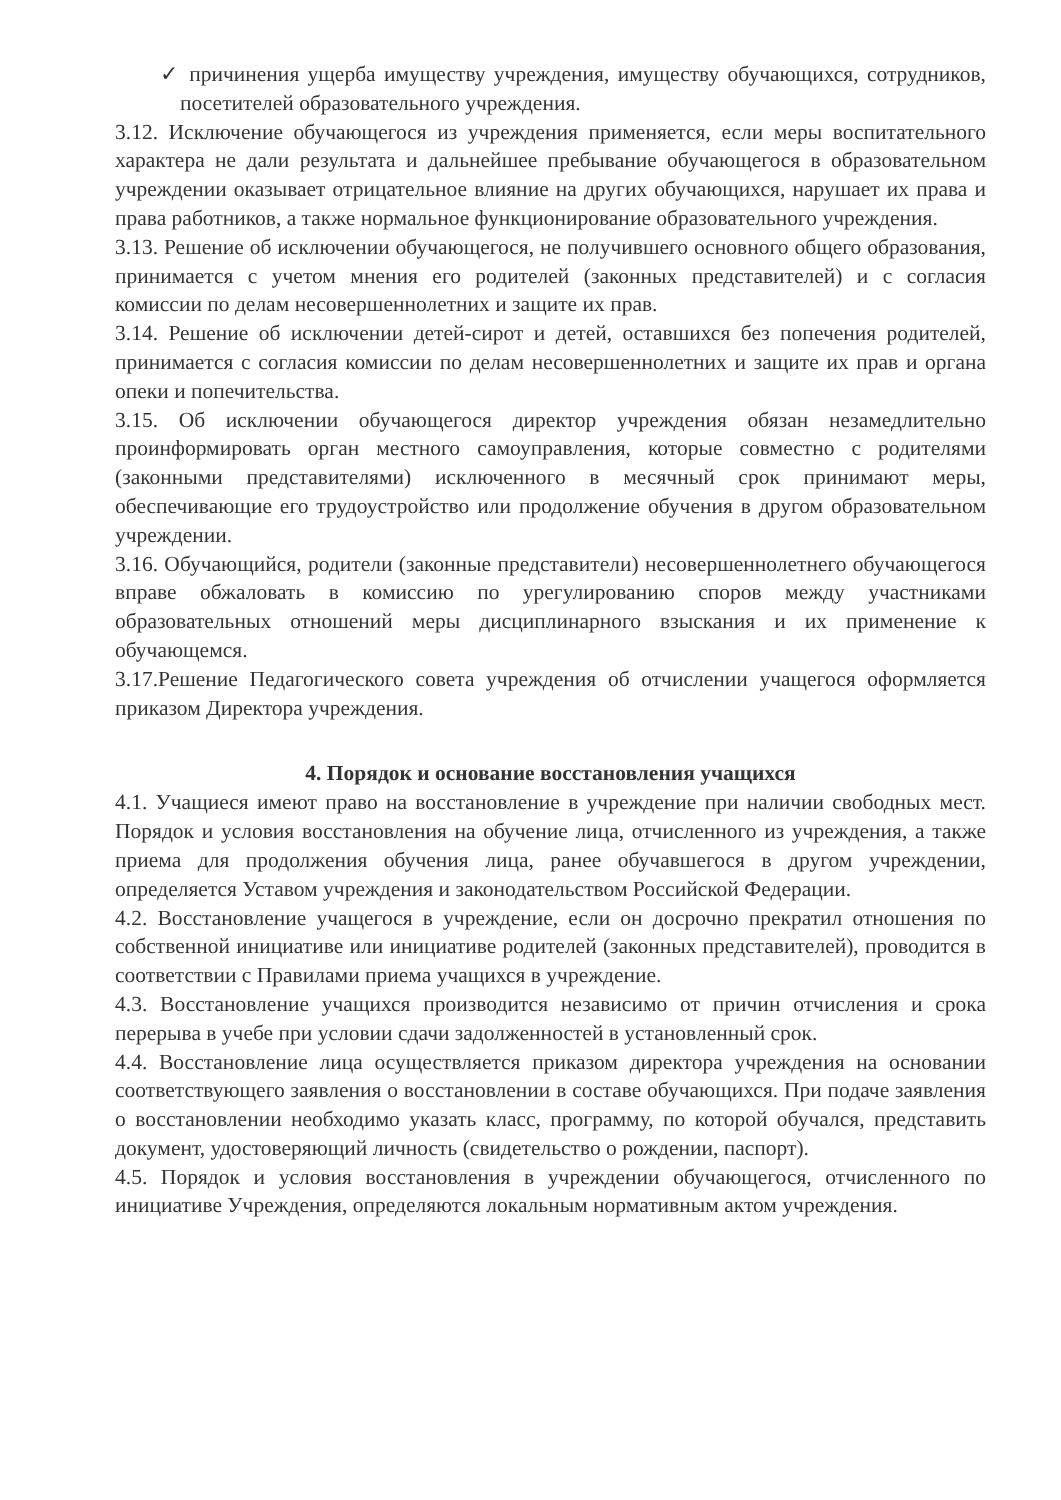✓ причинения ущерба имуществу учреждения, имуществу обучающихся, сотрудников, посетителей образовательного учреждения.
3.12. Исключение обучающегося из учреждения применяется, если меры воспитательного характера не дали результата и дальнейшее пребывание обучающегося в образовательном учреждении оказывает отрицательное влияние на других обучающихся, нарушает их права и права работников, а также нормальное функционирование образовательного учреждения.
3.13. Решение об исключении обучающегося, не получившего основного общего образования, принимается с учетом мнения его родителей (законных представителей) и с согласия комиссии по делам несовершеннолетних и защите их прав.
3.14. Решение об исключении детей-сирот и детей, оставшихся без попечения родителей, принимается с согласия комиссии по делам несовершеннолетних и защите их прав и органа опеки и попечительства.
3.15. Об исключении обучающегося директор учреждения обязан незамедлительно проинформировать орган местного самоуправления, которые совместно с родителями (законными представителями) исключенного в месячный срок принимают меры, обеспечивающие его трудоустройство или продолжение обучения в другом образовательном учреждении.
3.16. Обучающийся, родители (законные представители) несовершеннолетнего обучающегося вправе обжаловать в комиссию по урегулированию споров между участниками образовательных отношений меры дисциплинарного взыскания и их применение к обучающемся.
3.17.Решение Педагогического совета учреждения об отчислении учащегося оформляется приказом Директора учреждения.
4. Порядок и основание восстановления учащихся
4.1. Учащиеся имеют право на восстановление в учреждение при наличии свободных мест. Порядок и условия восстановления на обучение лица, отчисленного из учреждения, а также приема для продолжения обучения лица, ранее обучавшегося в другом учреждении, определяется Уставом учреждения и законодательством Российской Федерации.
4.2. Восстановление учащегося в учреждение, если он досрочно прекратил отношения по собственной инициативе или инициативе родителей (законных представителей), проводится в соответствии с Правилами приема учащихся в учреждение.
4.3. Восстановление учащихся производится независимо от причин отчисления и срока перерыва в учебе при условии сдачи задолженностей в установленный срок.
4.4. Восстановление лица осуществляется приказом директора учреждения на основании соответствующего заявления о восстановлении в составе обучающихся. При подаче заявления о восстановлении необходимо указать класс, программу, по которой обучался, представить документ, удостоверяющий личность (свидетельство о рождении, паспорт).
4.5. Порядок и условия восстановления в учреждении обучающегося, отчисленного по инициативе Учреждения, определяются локальным нормативным актом учреждения.